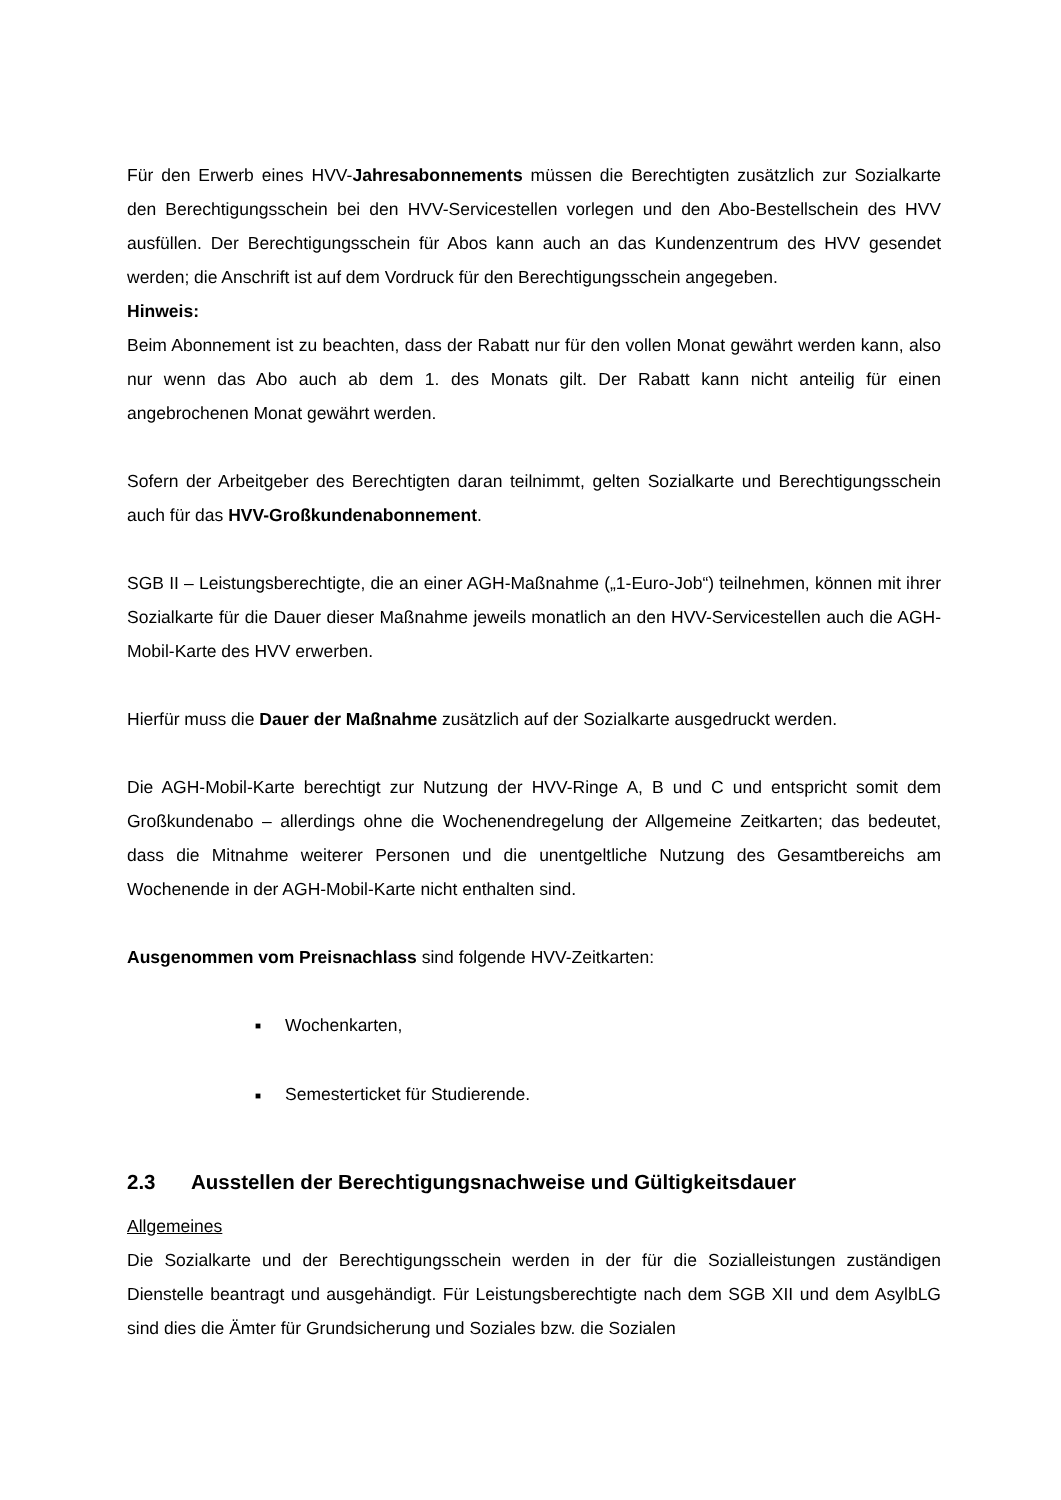Für den Erwerb eines HVV-Jahresabonnements müssen die Berechtigten zusätzlich zur Sozialkarte den Berechtigungsschein bei den HVV-Servicestellen vorlegen und den Abo-Bestellschein des HVV ausfüllen. Der Berechtigungsschein für Abos kann auch an das Kundenzentrum des HVV gesendet werden; die Anschrift ist auf dem Vordruck für den Berechtigungsschein angegeben.
Hinweis:
Beim Abonnement ist zu beachten, dass der Rabatt nur für den vollen Monat gewährt werden kann, also nur wenn das Abo auch ab dem 1. des Monats gilt. Der Rabatt kann nicht anteilig für einen angebrochenen Monat gewährt werden.
Sofern der Arbeitgeber des Berechtigten daran teilnimmt, gelten Sozialkarte und Berechtigungsschein auch für das HVV-Großkundenabonnement.
SGB II – Leistungsberechtigte, die an einer AGH-Maßnahme („1-Euro-Job“) teilnehmen, können mit ihrer Sozialkarte für die Dauer dieser Maßnahme jeweils monatlich an den HVV-Servicestellen auch die AGH-Mobil-Karte des HVV erwerben.
Hierfür muss die Dauer der Maßnahme zusätzlich auf der Sozialkarte ausgedruckt werden.
Die AGH-Mobil-Karte berechtigt zur Nutzung der HVV-Ringe A, B und C und entspricht somit dem Großkundenabo – allerdings ohne die Wochenendregelung der Allgemeine Zeitkarten; das bedeutet, dass die Mitnahme weiterer Personen und die unentgeltliche Nutzung des Gesamtbereichs am Wochenende in der AGH-Mobil-Karte nicht enthalten sind.
Ausgenommen vom Preisnachlass sind folgende HVV-Zeitkarten:
■ Wochenkarten,
■ Semesterticket für Studierende.
2.3 Ausstellen der Berechtigungsnachweise und Gültigkeitsdauer
Allgemeines
Die Sozialkarte und der Berechtigungsschein werden in der für die Sozialleistungen zuständigen Dienstelle beantragt und ausgehändigt. Für Leistungsberechtigte nach dem SGB XII und dem AsylbLG sind dies die Ämter für Grundsicherung und Soziales bzw. die Sozialen